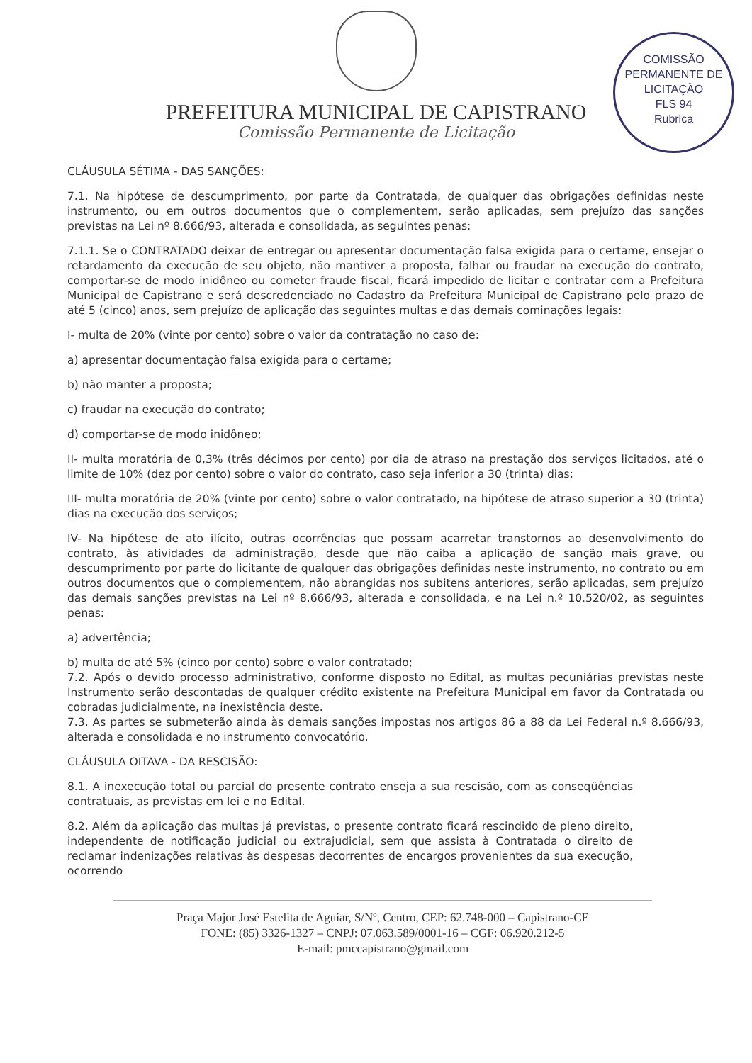PREFEITURA MUNICIPAL DE CAPISTRANO
Comissão Permanente de Licitação
COMISSÃO PERMANENTE DE LICITAÇÃO
FLS 94
Rubrica
CLÁUSULA SÉTIMA - DAS SANÇÕES:
7.1. Na hipótese de descumprimento, por parte da Contratada, de qualquer das obrigações definidas neste instrumento, ou em outros documentos que o complementem, serão aplicadas, sem prejuízo das sanções previstas na Lei nº 8.666/93, alterada e consolidada, as seguintes penas:
7.1.1. Se o CONTRATADO deixar de entregar ou apresentar documentação falsa exigida para o certame, ensejar o retardamento da execução de seu objeto, não mantiver a proposta, falhar ou fraudar na execução do contrato, comportar-se de modo inidôneo ou cometer fraude fiscal, ficará impedido de licitar e contratar com a Prefeitura Municipal de Capistrano e será descredenciado no Cadastro da Prefeitura Municipal de Capistrano pelo prazo de até 5 (cinco) anos, sem prejuízo de aplicação das seguintes multas e das demais cominações legais:
I- multa de 20% (vinte por cento) sobre o valor da contratação no caso de:
a) apresentar documentação falsa exigida para o certame;
b) não manter a proposta;
c) fraudar na execução do contrato;
d) comportar-se de modo inidôneo;
II- multa moratória de 0,3% (três décimos por cento) por dia de atraso na prestação dos serviços licitados, até o limite de 10% (dez por cento) sobre o valor do contrato, caso seja inferior a 30 (trinta) dias;
III- multa moratória de 20% (vinte por cento) sobre o valor contratado, na hipótese de atraso superior a 30 (trinta) dias na execução dos serviços;
IV- Na hipótese de ato ilícito, outras ocorrências que possam acarretar transtornos ao desenvolvimento do contrato, às atividades da administração, desde que não caiba a aplicação de sanção mais grave, ou descumprimento por parte do licitante de qualquer das obrigações definidas neste instrumento, no contrato ou em outros documentos que o complementem, não abrangidas nos subitens anteriores, serão aplicadas, sem prejuízo das demais sanções previstas na Lei nº 8.666/93, alterada e consolidada, e na Lei n.º 10.520/02, as seguintes penas:
a) advertência;
b) multa de até 5% (cinco por cento) sobre o valor contratado;
7.2. Após o devido processo administrativo, conforme disposto no Edital, as multas pecuniárias previstas neste Instrumento serão descontadas de qualquer crédito existente na Prefeitura Municipal em favor da Contratada ou cobradas judicialmente, na inexistência deste.
7.3. As partes se submeterão ainda às demais sanções impostas nos artigos 86 a 88 da Lei Federal n.º 8.666/93, alterada e consolidada e no instrumento convocatório.
CLÁUSULA OITAVA - DA RESCISÃO:
8.1. A inexecução total ou parcial do presente contrato enseja a sua rescisão, com as conseqüências contratuais, as previstas em lei e no Edital.
8.2. Além da aplicação das multas já previstas, o presente contrato ficará rescindido de pleno direito, independente de notificação judicial ou extrajudicial, sem que assista à Contratada o direito de reclamar indenizações relativas às despesas decorrentes de encargos provenientes da sua execução, ocorrendo
Praça Major José Estelita de Aguiar, S/Nº, Centro, CEP: 62.748-000 – Capistrano-CE
FONE: (85) 3326-1327 – CNPJ: 07.063.589/0001-16 – CGF: 06.920.212-5
E-mail: pmccapistrano@gmail.com